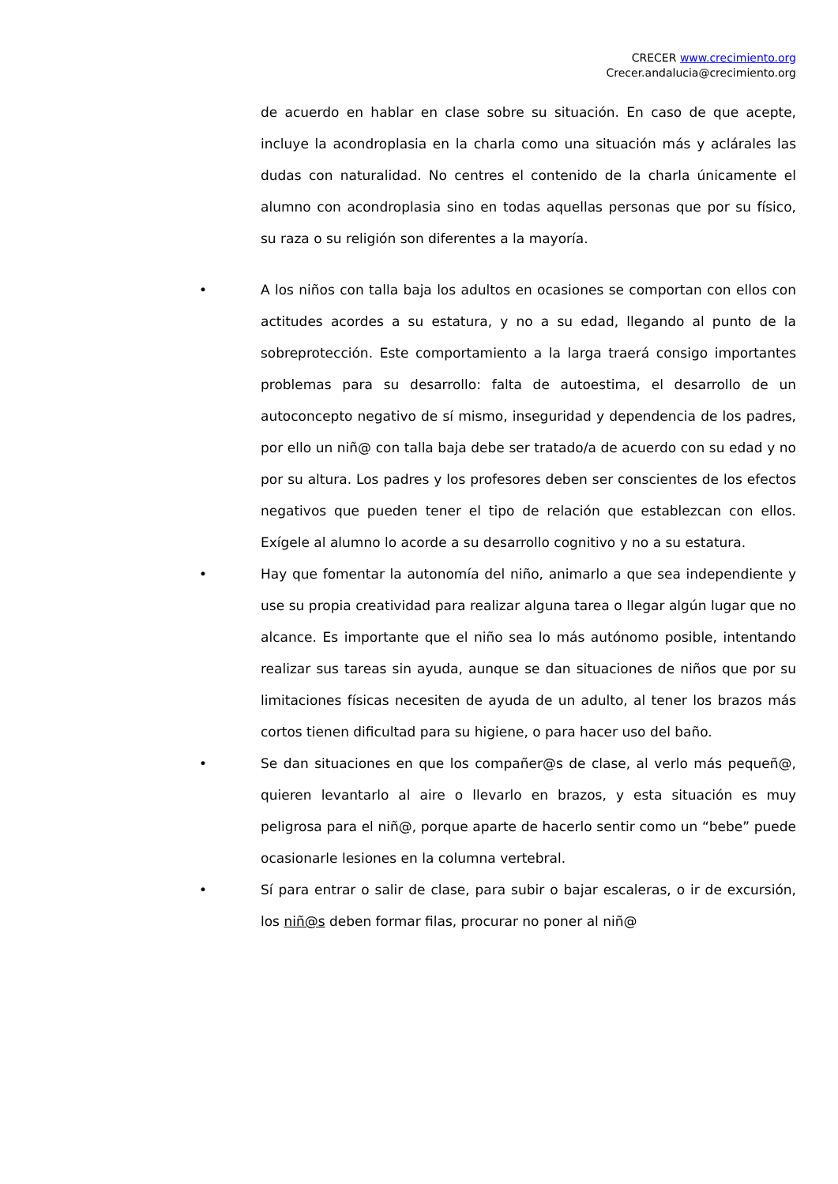CRECER www.crecimiento.org
Crecer.andalucia@crecimiento.org
de acuerdo en hablar en clase sobre su situación. En caso de que acepte, incluye la acondroplasia en la charla como una situación más y aclárales las dudas con naturalidad. No centres el contenido de la charla únicamente el alumno con acondroplasia sino en todas aquellas personas que por su físico, su raza o su religión son diferentes a la mayoría.
•
A los niños con talla baja los adultos en ocasiones se comportan con ellos con actitudes acordes a su estatura, y no a su edad, llegando al punto de la sobreprotección. Este comportamiento a la larga traerá consigo importantes problemas para su desarrollo: falta de autoestima, el desarrollo de un autoconcepto negativo de sí mismo, inseguridad y dependencia de los padres, por ello un niñ@ con talla baja debe ser tratado/a de acuerdo con su edad y no por su altura. Los padres y los profesores deben ser conscientes de los efectos negativos que pueden tener el tipo de relación que establezcan con ellos. Exígele al alumno lo acorde a su desarrollo cognitivo y no a su estatura.
•
Hay que fomentar la autonomía del niño, animarlo a que sea independiente y use su propia creatividad para realizar alguna tarea o llegar algún lugar que no alcance. Es importante que el niño sea lo más autónomo posible, intentando realizar sus tareas sin ayuda, aunque se dan situaciones de niños que por su limitaciones físicas necesiten de ayuda de un adulto, al tener los brazos más cortos tienen dificultad para su higiene, o para hacer uso del baño.
•
Se dan situaciones en que los compañer@s de clase, al verlo más pequeñ@, quieren levantarlo al aire o llevarlo en brazos, y esta situación es muy peligrosa para el niñ@, porque aparte de hacerlo sentir como un “bebe” puede ocasionarle lesiones en la columna vertebral.
•
Sí para entrar o salir de clase, para subir o bajar escaleras, o ir de excursión, los niñ@s deben formar filas, procurar no poner al niñ@